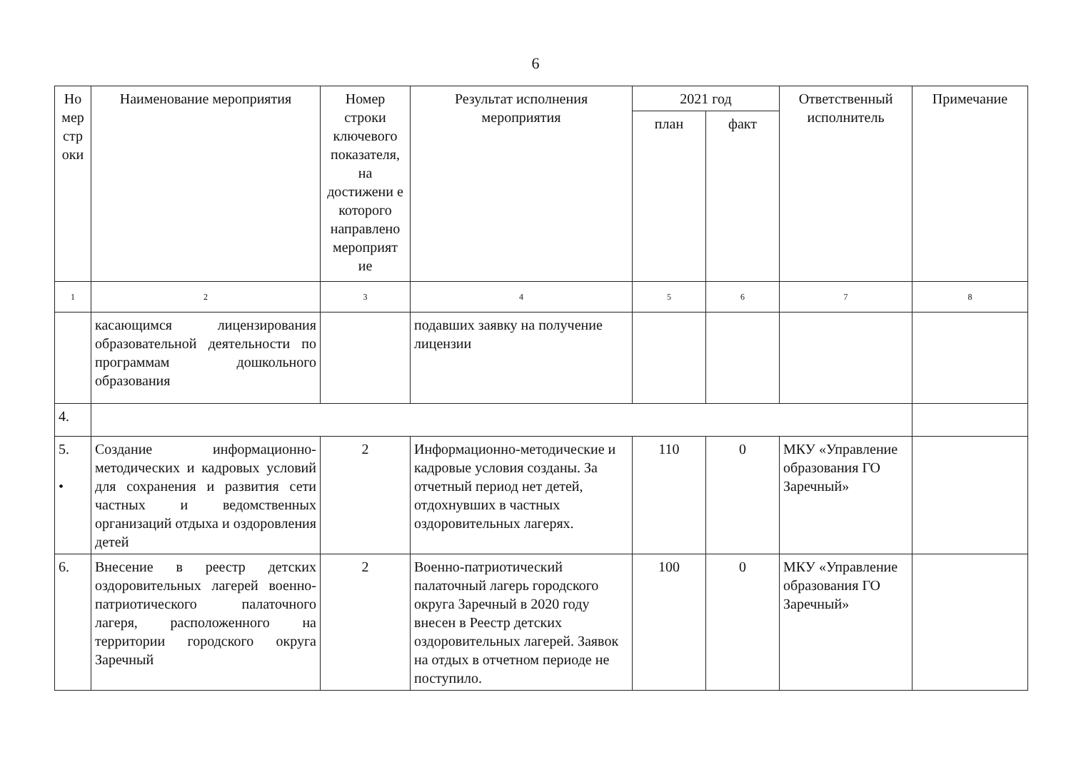6
| Но мер стр оки | Наименование мероприятия | Номер строки ключевого показателя, на достижени е которого направлено мероприят ие | Результат исполнения мероприятия | 2021 год | | Ответственный исполнитель | Примечание |
| --- | --- | --- | --- | --- | --- | --- | --- |
| | | | | план | факт | | |
| 1 | 2 | 3 | 4 | 5 | 6 | 7 | 8 |
| | касающимся лицензирования образовательной деятельности по программам дошкольного образования | | подавших заявку на получение лицензии | | | | |
| 4. | | | | | | | |
| 5. • | Создание информационно-методических и кадровых условий для сохранения и развития сети частных и ведомственных организаций отдыха и оздоровления детей | 2 | Информационно-методические и кадровые условия созданы. За отчетный период нет детей, отдохнувших в частных оздоровительных лагерях. | 110 | 0 | МКУ «Управление образования ГО Заречный» | |
| 6. | Внесение в реестр детских оздоровительных лагерей военно-патриотического палаточного лагеря, расположенного на территории городского округа Заречный | 2 | Военно-патриотический палаточный лагерь городского округа Заречный в 2020 году внесен в Реестр детских оздоровительных лагерей. Заявок на отдых в отчетном периоде не поступило. | 100 | 0 | МКУ «Управление образования ГО Заречный» | |